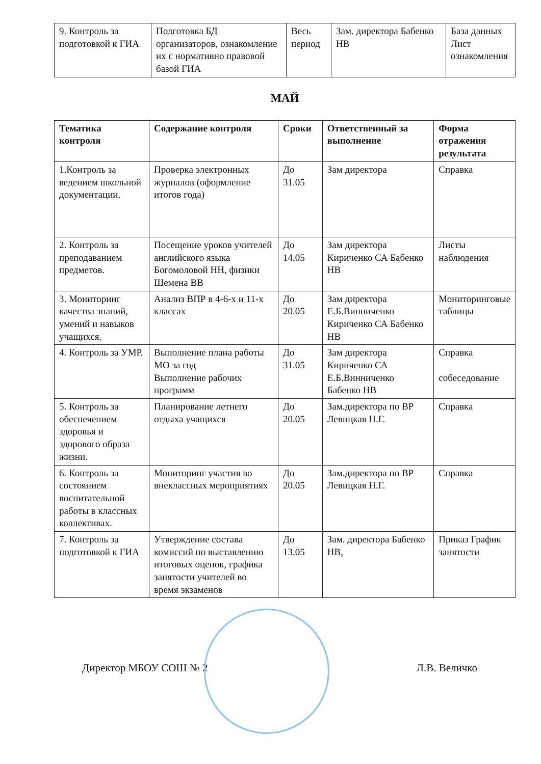| 9. Контроль за подготовкой к ГИА | Подготовка БД организаторов, ознакомление их с нормативно правовой базой ГИА | Весь период | Зам. директора Бабенко НВ | База данных Лист ознакомления |
МАЙ
| Тематика контроля | Содержание контроля | Сроки | Ответственный за выполнение | Форма отражения результата |
| --- | --- | --- | --- | --- |
| 1.Контроль за ведением школьной документации. | Проверка электронных журналов (оформление итогов года) | До 31.05 | Зам директора | Справка |
| 2. Контроль за преподаванием предметов. | Посещение уроков учителей английского языка Богомоловой НН, физики Шемена ВВ | До 14.05 | Зам директора Кириченко СА Бабенко НВ | Листы наблюдения |
| 3. Мониторинг качества знаний, умений и навыков учащихся. | Анализ ВПР в 4-6-х и 11-х классах | До 20.05 | Зам директора Е.Б.Винниченко Кириченко СА Бабенко НВ | Мониторинговые таблицы |
| 4. Контроль за УМР. | Выполнение плана работы МО за год Выполнение рабочих программ | До 31.05 | Зам директора Кириченко СА Е.Б.Винниченко Бабенко НВ | Справка собеседование |
| 5. Контроль за обеспечением здоровья и здорового образа жизни. | Планирование летнего отдыха учащихся | До 20.05 | Зам.директора по ВР Левицкая Н.Г. | Справка |
| 6. Контроль за состоянием воспитательной работы в классных коллективах. | Мониторинг участия во внеклассных мероприятиях | До 20.05 | Зам.директора по ВР Левицкая Н.Г. | Справка |
| 7. Контроль за подготовкой к ГИА | Утверждение состава комиссий по выставлению итоговых оценок, графика занятости учителей во время экзаменов | До 13.05 | Зам. директора Бабенко НВ, | Приказ График занятости |
Директор МБОУ СОШ № 2 Л.В. Величко